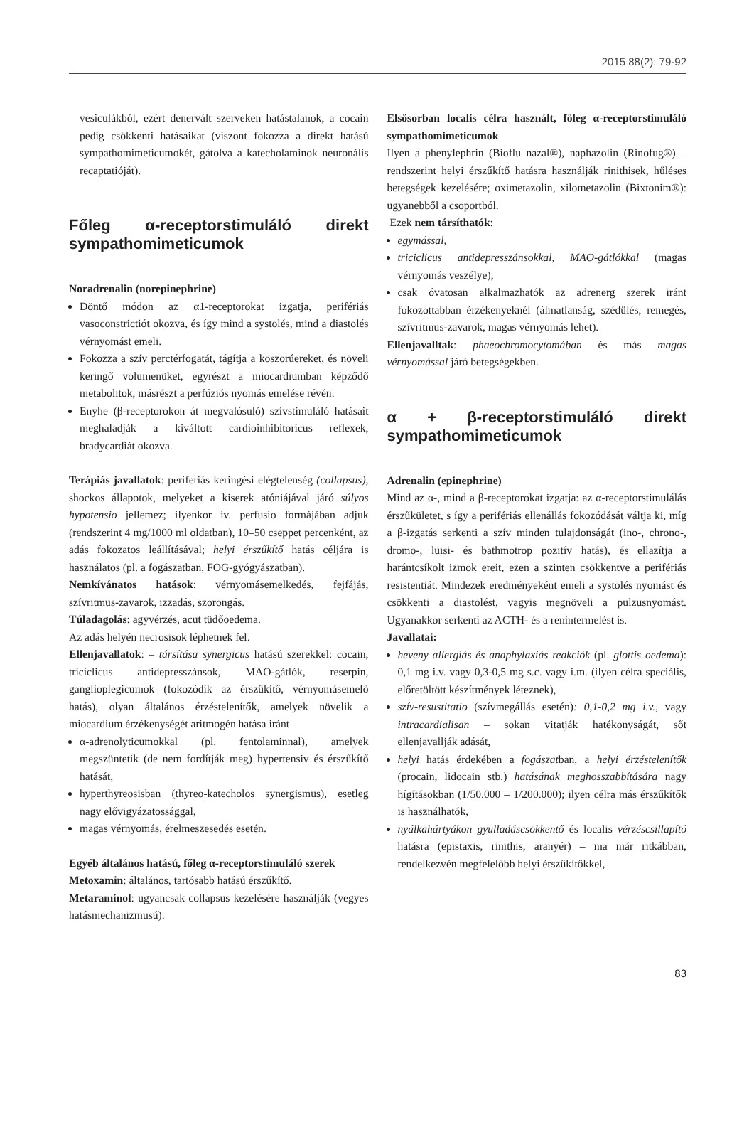2015 88(2): 79-92
vesiculákból, ezért denervált szerveken hatástalanok, a cocain pedig csökkenti hatásaikat (viszont fokozza a direkt hatású sympathomimeticumokét, gátolva a katecholaminok neuronális recaptatióját).
Főleg α-receptorstimuláló direkt sympathomimeticumok
Noradrenalin (norepinephrine)
Döntő módon az α1-receptorokat izgatja, perifériás vasoconstrictiót okozva, és így mind a systolés, mind a diastolés vérnyomást emeli.
Fokozza a szív perctérfogatát, tágítja a koszorúereket, és növeli keringő volumenüket, egyrészt a miocardiumban képződő metabolitok, másrészt a perfúziós nyomás emelése révén.
Enyhe (β-receptorokon át megvalósuló) szívstimuláló hatásait meghaladják a kiváltott cardioinhibitoricus reflexek, bradycardiát okozva.
Terápiás javallatok: periferiás keringési elégtelenség (collapsus), shockos állapotok, melyeket a kiserek atóniájával járó súlyos hypotensio jellemez; ilyenkor iv. perfusio formájában adjuk (rendszerint 4 mg/1000 ml oldatban), 10–50 cseppet percenként, az adás fokozatos leállításával; helyi érszűkítő hatás céljára is használatos (pl. a fogászatban, FOG-gyógyászatban).
Nemkívánatos hatások: vérnyomásemelkedés, fejfájás, szívritmus-zavarok, izzadás, szorongás.
Túladagolás: agyvérzés, acut tüdőoedema.
Az adás helyén necrosisok léphetnek fel.
Ellenjavallatok: – társítása synergicus hatású szerekkel: cocain, triciclicus antidepresszánsok, MAO-gátlók, reserpin, ganglioplegicumok (fokozódik az érszűkítő, vérnyomásemelő hatás), olyan általános érzéstelenítők, amelyek növelik a miocardium érzékenységét aritmogén hatása iránt
α-adrenolyticumokkal (pl. fentolaminnal), amelyek megszüntetik (de nem fordítják meg) hypertensiv és érszűkítő hatását,
hyperthyreosisban (thyreo-katecholos synergismus), esetleg nagy elővigyázatossággal,
magas vérnyomás, érelmeszesedés esetén.
Egyéb általános hatású, főleg α-receptorstimuláló szerek
Metoxamin: általános, tartósabb hatású érszűkítő.
Metaraminol: ugyancsak collapsus kezelésére használják (vegyes hatásmechanizmusú).
Elsősorban localis célra használt, főleg α-receptorstimuláló sympathomimeticumok
Ilyen a phenylephrin (Bioflu nazal®), naphazolin (Rinofug®) – rendszerint helyi érszűkítő hatásra használják rinithisek, hűléses betegségek kezelésére; oximetazolin, xilometazolin (Bixtonim®): ugyanebből a csoportból.
Ezek nem társíthatók:
egymással,
triciclicus antidepresszánsokkal, MAO-gátlókkal (magas vérnyomás veszélye),
csak óvatosan alkalmazhatók az adrenerg szerek iránt fokozottabban érzékenyeknél (álmatlanság, szédülés, remegés, szívritmus-zavarok, magas vérnyomás lehet).
Ellenjavalltak: phaeochromocytomában és más magas vérnyomással járó betegségekben.
α + β-receptorstimuláló direkt sympathomimeticumok
Adrenalin (epinephrine)
Mind az α-, mind a β-receptorokat izgatja: az α-receptorstimulálás érszűkületet, s így a perifériás ellenállás fokozódását váltja ki, míg a β-izgatás serkenti a szív minden tulajdonságát (ino-, chrono-, dromo-, luisi- és bathmotrop pozitív hatás), és ellazítja a harántcsíkolt izmok ereit, ezen a szinten csökkentve a perifériás resistentiát. Mindezek eredményeként emeli a systolés nyomást és csökkenti a diastolést, vagyis megnöveli a pulzusnyomást. Ugyanakkor serkenti az ACTH- és a renintermelést is.
Javallatai:
heveny allergiás és anaphylaxiás reakciók (pl. glottis oedema): 0,1 mg i.v. vagy 0,3-0,5 mg s.c. vagy i.m. (ilyen célra speciális, előretöltött készítmények léteznek),
szív-resustitatio (szívmegállás esetén): 0,1-0,2 mg i.v., vagy intracardialisan – sokan vitatják hatékonyságát, sőt ellenjavallják adását,
helyi hatás érdekében a fogászatban, a helyi érzéstelenítők (procain, lidocain stb.) hatásának meghosszabbítására nagy hígításokban (1/50.000 – 1/200.000); ilyen célra más érszűkítők is használhatók,
nyálkahártyákon gyulladáscsökkentő és localis vérzéscsillapító hatásra (epistaxis, rinithis, aranyér) – ma már ritkábban, rendelkezvén megfelelőbb helyi érszűkítőkkel,
83